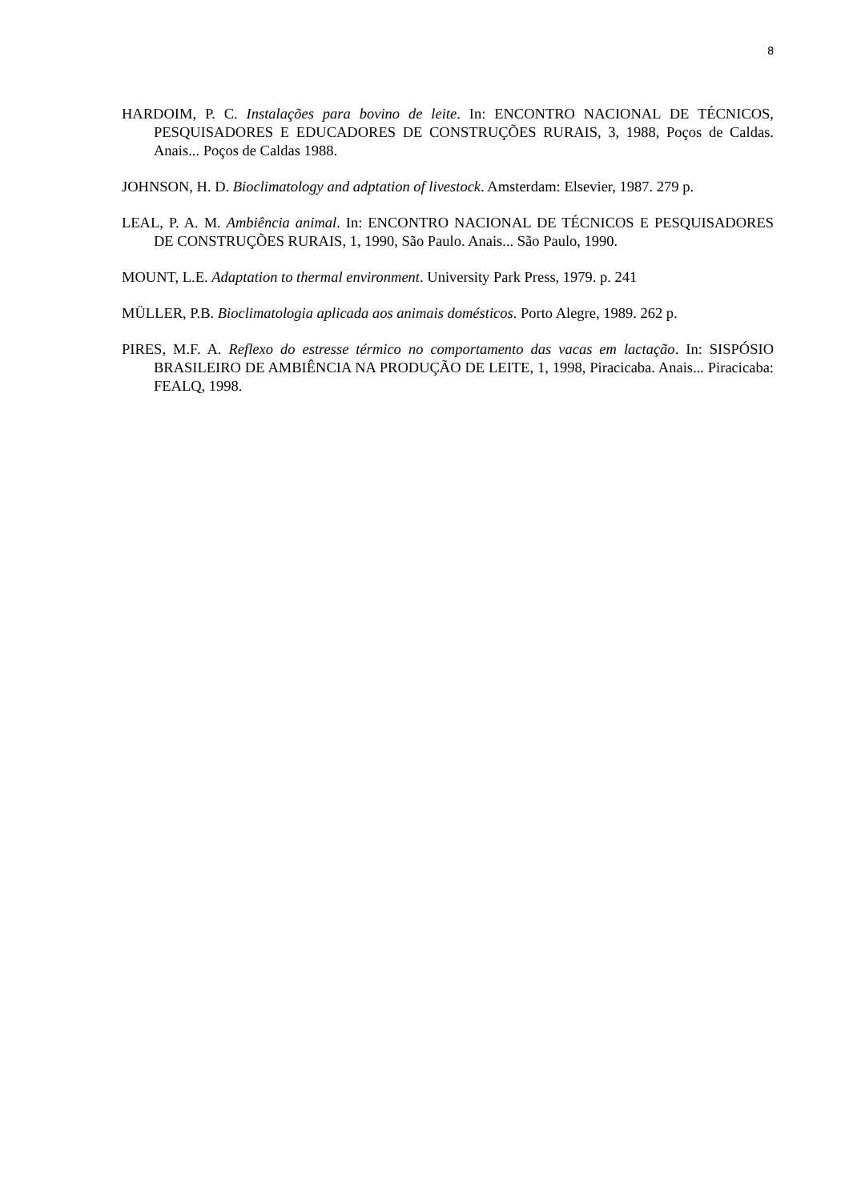8
HARDOIM, P. C. Instalações para bovino de leite. In: ENCONTRO NACIONAL DE TÉCNICOS, PESQUISADORES E EDUCADORES DE CONSTRUÇÕES RURAIS, 3, 1988, Poços de Caldas. Anais... Poços de Caldas 1988.
JOHNSON, H. D. Bioclimatology and adptation of livestock. Amsterdam: Elsevier, 1987. 279 p.
LEAL, P. A. M. Ambiência animal. In: ENCONTRO NACIONAL DE TÉCNICOS E PESQUISADORES DE CONSTRUÇÕES RURAIS, 1, 1990, São Paulo. Anais... São Paulo, 1990.
MOUNT, L.E. Adaptation to thermal environment. University Park Press, 1979. p. 241
MÜLLER, P.B. Bioclimatologia aplicada aos animais domésticos. Porto Alegre, 1989. 262 p.
PIRES, M.F. A. Reflexo do estresse térmico no comportamento das vacas em lactação. In: SISPÓSIO BRASILEIRO DE AMBIÊNCIA NA PRODUÇÃO DE LEITE, 1, 1998, Piracicaba. Anais... Piracicaba: FEALQ, 1998.